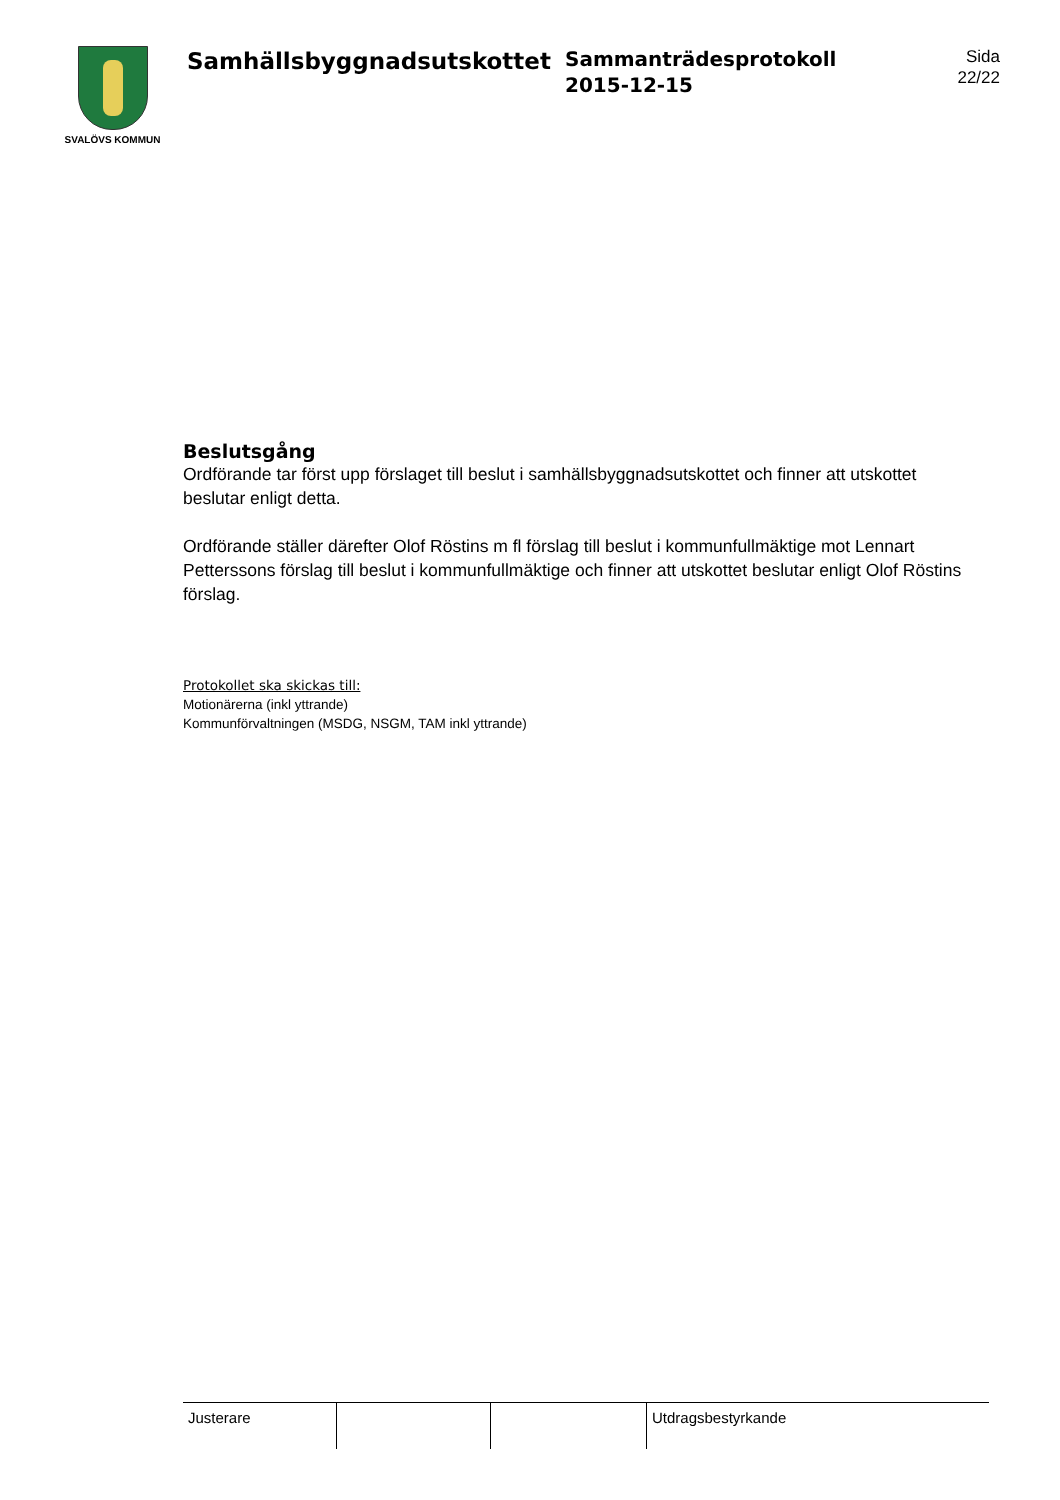SVALÖVS KOMMUN
Samhällsbyggnadsutskottet
Sammanträdesprotokoll
2015-12-15
Sida
22/22
Beslutsgång
Ordförande tar först upp förslaget till beslut i samhällsbyggnadsutskottet och finner att utskottet beslutar enligt detta.
Ordförande ställer därefter Olof Röstins m fl förslag till beslut i kommunfullmäktige mot Lennart Petterssons förslag till beslut i kommunfullmäktige och finner att utskottet beslutar enligt Olof Röstins förslag.
Protokollet ska skickas till:
Motionärerna (inkl yttrande)
Kommunförvaltningen (MSDG, NSGM, TAM inkl yttrande)
| Justerare | | | Utdragsbestyrkande |